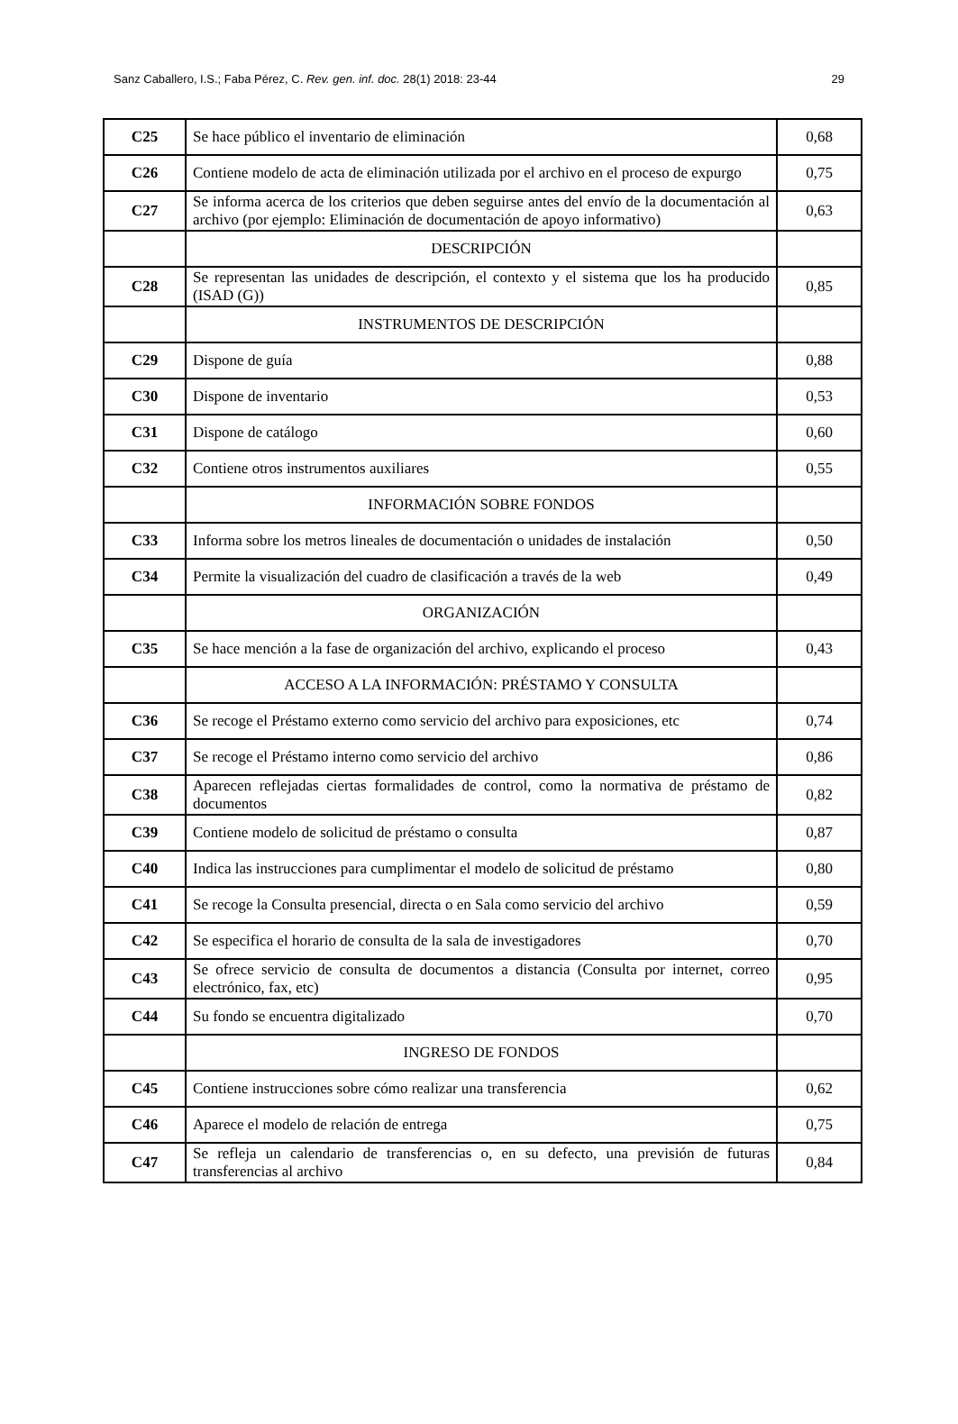Sanz Caballero, I.S.; Faba Pérez, C. Rev. gen. inf. doc. 28(1) 2018: 23-44 29
| C25 | Se hace público el inventario de eliminación | 0,68 |
| C26 | Contiene modelo de acta de eliminación utilizada por el archivo en el proceso de expurgo | 0,75 |
| C27 | Se informa acerca de los criterios que deben seguirse antes del envío de la documentación al archivo (por ejemplo: Eliminación de documentación de apoyo informativo) | 0,63 |
| | DESCRIPCIÓN | |
| C28 | Se representan las unidades de descripción, el contexto y el sistema que los ha producido (ISAD (G)) | 0,85 |
| | INSTRUMENTOS DE DESCRIPCIÓN | |
| C29 | Dispone de guía | 0,88 |
| C30 | Dispone de inventario | 0,53 |
| C31 | Dispone de catálogo | 0,60 |
| C32 | Contiene otros instrumentos auxiliares | 0,55 |
| | INFORMACIÓN SOBRE FONDOS | |
| C33 | Informa sobre los metros lineales de documentación o unidades de instalación | 0,50 |
| C34 | Permite la visualización del cuadro de clasificación a través de la web | 0,49 |
| | ORGANIZACIÓN | |
| C35 | Se hace mención a la fase de organización del archivo, explicando el proceso | 0,43 |
| | ACCESO A LA INFORMACIÓN: PRÉSTAMO Y CONSULTA | |
| C36 | Se recoge el Préstamo externo como servicio del archivo para exposiciones, etc | 0,74 |
| C37 | Se recoge el Préstamo interno como servicio del archivo | 0,86 |
| C38 | Aparecen reflejadas ciertas formalidades de control, como la normativa de préstamo de documentos | 0,82 |
| C39 | Contiene modelo de solicitud de préstamo o consulta | 0,87 |
| C40 | Indica las instrucciones para cumplimentar el modelo de solicitud de préstamo | 0,80 |
| C41 | Se recoge la Consulta presencial, directa o en Sala como servicio del archivo | 0,59 |
| C42 | Se especifica el horario de consulta de la sala de investigadores | 0,70 |
| C43 | Se ofrece servicio de consulta de documentos a distancia (Consulta por internet, correo electrónico, fax, etc) | 0,95 |
| C44 | Su fondo se encuentra digitalizado | 0,70 |
| | INGRESO DE FONDOS | |
| C45 | Contiene instrucciones sobre cómo realizar una transferencia | 0,62 |
| C46 | Aparece el modelo de relación de entrega | 0,75 |
| C47 | Se refleja un calendario de transferencias o, en su defecto, una previsión de futuras transferencias al archivo | 0,84 |